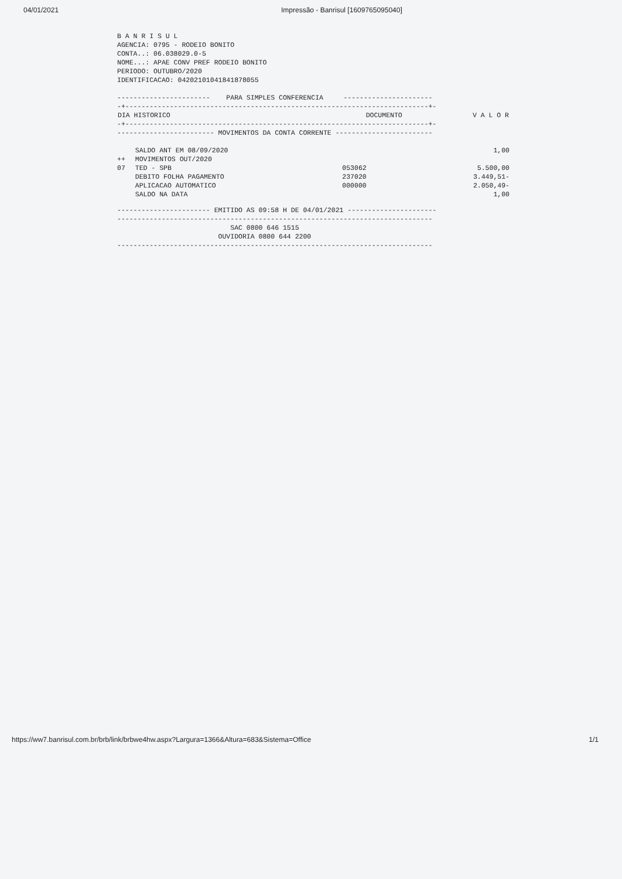04/01/2021 Impressão - Banrisul [1609765095040]
B A N R I S U L AGENCIA: 0795 - RODEIO BONITO CONTA..: 06.038029.0-5 NOME...: APAE CONV PREF RODEIO BONITO PERIODO: OUTUBRO/2020 IDENTIFICACAO: 04202101041841878055 ----------------------- PARA SIMPLES CONFERENCIA ---------------------- -+---------------------------------------------------------------------------+-
| DIA HISTORICO | | DOCUMENTO | V A L O R |
| --- | --- | --- | --- |
| -+---------------------------------------------------------------------------+- | | | |
| ------------------------ MOVIMENTOS DA CONTA CORRENTE ------------------------ | | | |
| | SALDO ANT EM 08/09/2020 | | 1,00 |
| ++ | MOVIMENTOS OUT/2020 | | |
| 07 | TED - SPB | 053062 | 5.500,00 |
| | DEBITO FOLHA PAGAMENTO | 237020 | 3.449,51- |
| | APLICACAO AUTOMATICO | 000000 | 2.050,49- |
| | SALDO NA DATA | | 1,00 |
----------------------- EMITIDO AS 09:58 H DE 04/01/2021 ---------------------- ------------------------------------------------------------------------------ SAC 0800 646 1515 OUVIDORIA 0800 644 2200 ------------------------------------------------------------------------------
https://ww7.banrisul.com.br/brb/link/brbwe4hw.aspx?Largura=1366&Altura=683&Sistema=Office 1/1